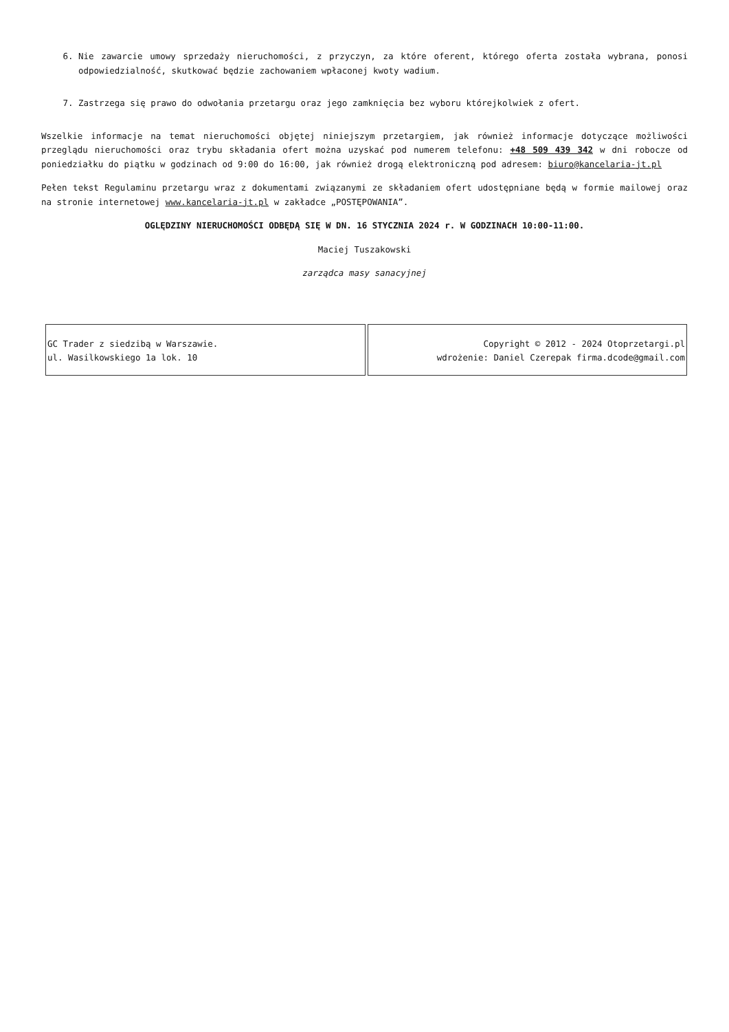6. Nie zawarcie umowy sprzedaży nieruchomości, z przyczyn, za które oferent, którego oferta została wybrana, ponosi odpowiedzialność, skutkować będzie zachowaniem wpłaconej kwoty wadium.
7. Zastrzega się prawo do odwołania przetargu oraz jego zamknięcia bez wyboru którejkolwiek z ofert.
Wszelkie informacje na temat nieruchomości objętej niniejszym przetargiem, jak również informacje dotyczące możliwości przeglądu nieruchomości oraz trybu składania ofert można uzyskać pod numerem telefonu: +48 509 439 342 w dni robocze od poniedziałku do piątku w godzinach od 9:00 do 16:00, jak również drogą elektroniczną pod adresem: biuro@kancelaria-jt.pl
Pełen tekst Regulaminu przetargu wraz z dokumentami związanymi ze składaniem ofert udostępniane będą w formie mailowej oraz na stronie internetowej www.kancelaria-jt.pl w zakładce „POSTĘPOWANIA”.
OGLĘDZINY NIERUCHOMOŚCI ODBĘDĄ SIĘ W DN. 16 STYCZNIA 2024 r. W GODZINACH 10:00-11:00.
Maciej Tuszakowski
zarządca masy sanacyjnej
| GC Trader z siedzibą w Warszawie. ul. Wasilkowskiego 1a lok. 10 | Copyright © 2012 - 2024 Otoprzetargi.pl wdrożenie: Daniel Czerepak firma.dcode@gmail.com |